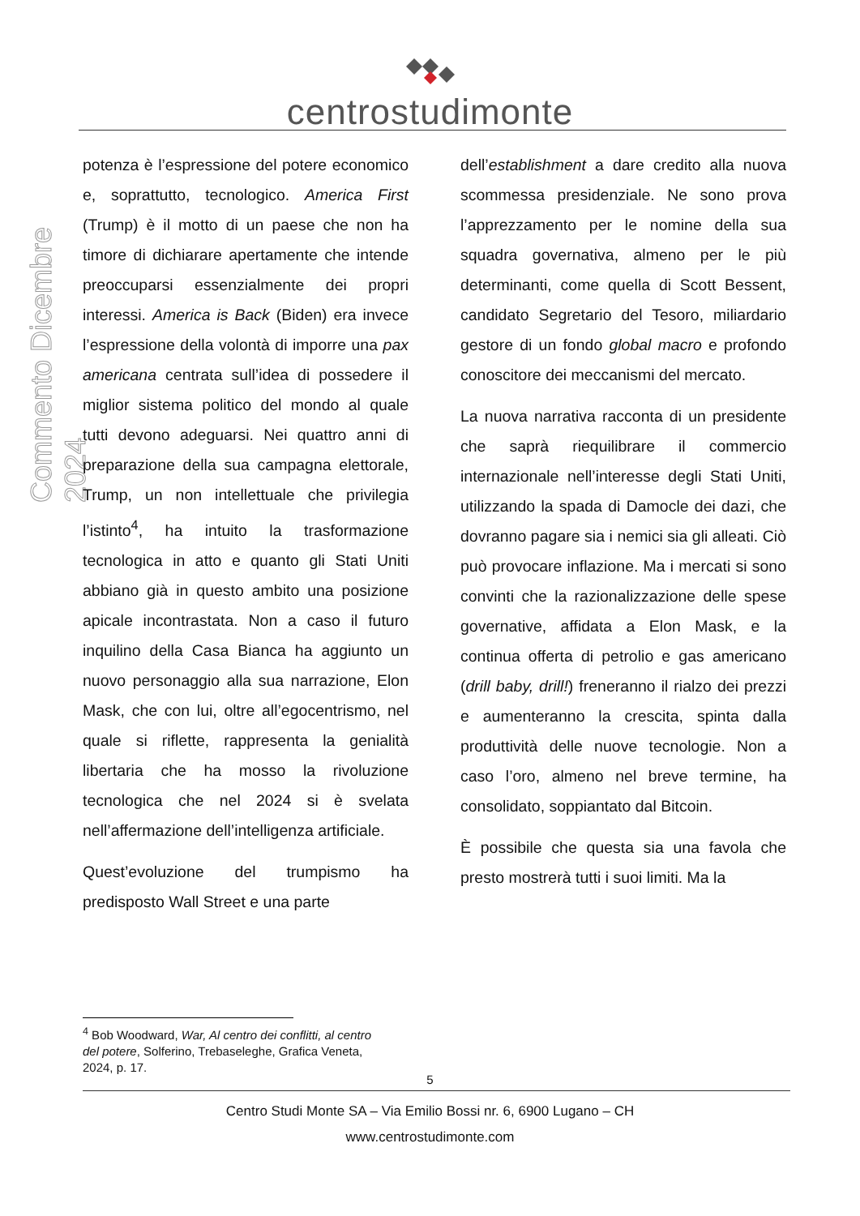centrostudimonte
Commento Dicembre 2024
potenza è l’espressione del potere economico e, soprattutto, tecnologico. America First (Trump) è il motto di un paese che non ha timore di dichiarare apertamente che intende preoccuparsi essenzialmente dei propri interessi. America is Back (Biden) era invece l’espressione della volontà di imporre una pax americana centrata sull’idea di possedere il miglior sistema politico del mondo al quale tutti devono adeguarsi. Nei quattro anni di preparazione della sua campagna elettorale, Trump, un non intellettuale che privilegia l’istinto<sup>4</sup>, ha intuito la trasformazione tecnologica in atto e quanto gli Stati Uniti abbiano già in questo ambito una posizione apicale incontrastata. Non a caso il futuro inquilino della Casa Bianca ha aggiunto un nuovo personaggio alla sua narrazione, Elon Mask, che con lui, oltre all’egocentrismo, nel quale si riflette, rappresenta la genialità libertaria che ha mosso la rivoluzione tecnologica che nel 2024 si è svelata nell’affermazione dell’intelligenza artificiale.
Quest’evoluzione del trumpismo ha predisposto Wall Street e una parte
dell’establishment a dare credito alla nuova scommessa presidenziale. Ne sono prova l’apprezzamento per le nomine della sua squadra governativa, almeno per le più determinanti, come quella di Scott Bessent, candidato Segretario del Tesoro, miliardario gestore di un fondo global macro e profondo conoscitore dei meccanismi del mercato.
La nuova narrativa racconta di un presidente che saprà riequilibrare il commercio internazionale nell’interesse degli Stati Uniti, utilizzando la spada di Damocle dei dazi, che dovranno pagare sia i nemici sia gli alleati. Ciò può provocare inflazione. Ma i mercati si sono convinti che la razionalizzazione delle spese governative, affidata a Elon Mask, e la continua offerta di petrolio e gas americano (drill baby, drill!) freneranno il rialzo dei prezzi e aumenteranno la crescita, spinta dalla produttività delle nuove tecnologie. Non a caso l’oro, almeno nel breve termine, ha consolidato, soppiantato dal Bitcoin.
È possibile che questa sia una favola che presto mostrerà tutti i suoi limiti. Ma la
<sup>4</sup> Bob Woodward, War, Al centro dei conflitti, al centro del potere, Solferino, Trebaseleghe, Grafica Veneta, 2024, p. 17.
5
Centro Studi Monte SA – Via Emilio Bossi nr. 6, 6900 Lugano – CH
www.centrostudimonte.com